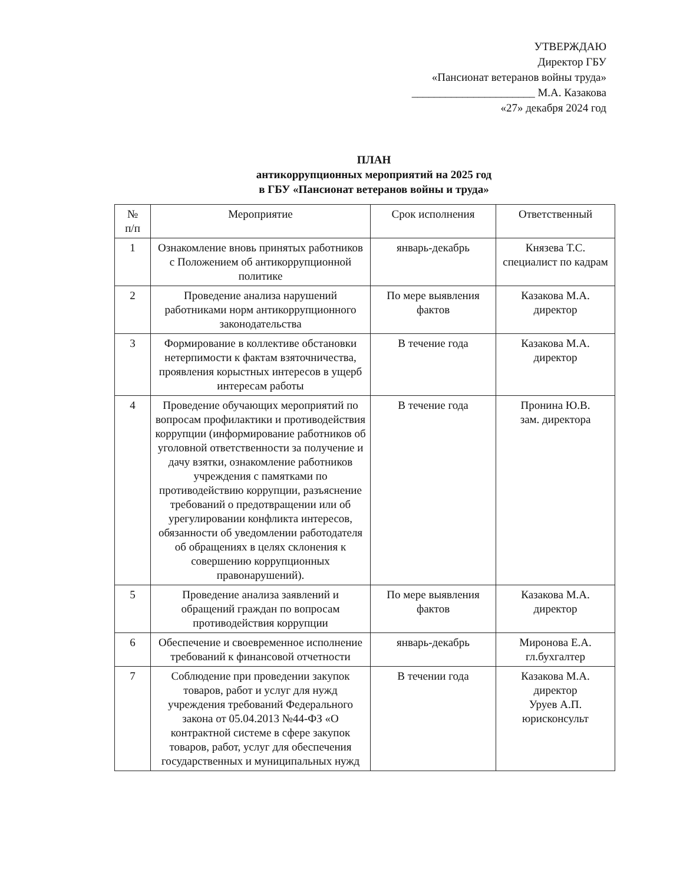УТВЕРЖДАЮ
Директор ГБУ
«Пансионат ветеранов войны труда»
______________________ М.А. Казакова
«27» декабря 2024 год
ПЛАН
антикоррупционных мероприятий на 2025 год
в ГБУ «Пансионат ветеранов войны и труда»
| № п/п | Мероприятие | Срок исполнения | Ответственный |
| --- | --- | --- | --- |
| 1 | Ознакомление вновь принятых работников с Положением об антикоррупционной политике | январь-декабрь | Князева Т.С. специалист по кадрам |
| 2 | Проведение анализа нарушений работниками норм антикоррупционного законодательства | По мере выявления фактов | Казакова М.А. директор |
| 3 | Формирование в коллективе обстановки нетерпимости к фактам взяточничества, проявления корыстных интересов в ущерб интересам работы | В течение года | Казакова М.А. директор |
| 4 | Проведение обучающих мероприятий по вопросам профилактики и противодействия коррупции (информирование работников об уголовной ответственности за получение и дачу взятки, ознакомление работников учреждения с памятками по противодействию коррупции, разъяснение требований о предотвращении или об урегулировании конфликта интересов, обязанности об уведомлении работодателя об обращениях в целях склонения к совершению коррупционных правонарушений). | В течение года | Пронина Ю.В. зам. директора |
| 5 | Проведение анализа заявлений и обращений граждан по вопросам противодействия коррупции | По мере выявления фактов | Казакова М.А. директор |
| 6 | Обеспечение и своевременное исполнение требований к финансовой отчетности | январь-декабрь | Миронова Е.А. гл.бухгалтер |
| 7 | Соблюдение при проведении закупок товаров, работ и услуг для нужд учреждения требований Федерального закона от 05.04.2013 №44-ФЗ «О контрактной системе в сфере закупок товаров, работ, услуг для обеспечения государственных и муниципальных нужд | В течении года | Казакова М.А. директор Уруев А.П. юрисконсульт |